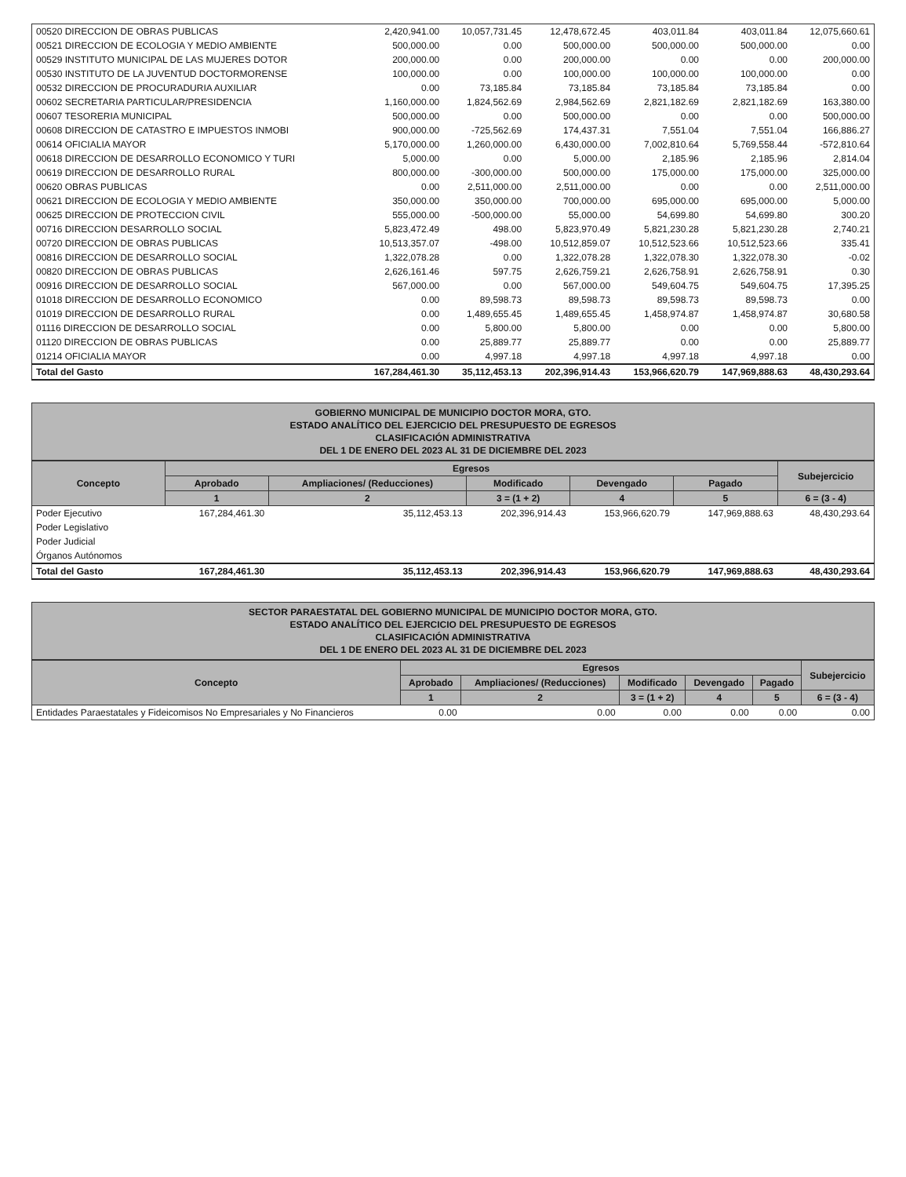| 00520 DIRECCION DE OBRAS PUBLICAS | 2,420,941.00 | 10,057,731.45 | 12,478,672.45 | 403,011.84 | 403,011.84 | 12,075,660.61 |
| 00521 DIRECCION DE ECOLOGIA Y MEDIO AMBIENTE | 500,000.00 | 0.00 | 500,000.00 | 500,000.00 | 500,000.00 | 0.00 |
| 00529 INSTITUTO MUNICIPAL DE LAS MUJERES DOTOR | 200,000.00 | 0.00 | 200,000.00 | 0.00 | 0.00 | 200,000.00 |
| 00530 INSTITUTO DE LA JUVENTUD DOCTORMORENSE | 100,000.00 | 0.00 | 100,000.00 | 100,000.00 | 100,000.00 | 0.00 |
| 00532 DIRECCION DE PROCURADURIA AUXILIAR | 0.00 | 73,185.84 | 73,185.84 | 73,185.84 | 73,185.84 | 0.00 |
| 00602 SECRETARIA PARTICULAR/PRESIDENCIA | 1,160,000.00 | 1,824,562.69 | 2,984,562.69 | 2,821,182.69 | 2,821,182.69 | 163,380.00 |
| 00607 TESORERIA MUNICIPAL | 500,000.00 | 0.00 | 500,000.00 | 0.00 | 0.00 | 500,000.00 |
| 00608 DIRECCION DE CATASTRO E IMPUESTOS INMOBI | 900,000.00 | -725,562.69 | 174,437.31 | 7,551.04 | 7,551.04 | 166,886.27 |
| 00614 OFICIALIA MAYOR | 5,170,000.00 | 1,260,000.00 | 6,430,000.00 | 7,002,810.64 | 5,769,558.44 | -572,810.64 |
| 00618 DIRECCION DE DESARROLLO ECONOMICO Y TURI | 5,000.00 | 0.00 | 5,000.00 | 2,185.96 | 2,185.96 | 2,814.04 |
| 00619 DIRECCION DE DESARROLLO RURAL | 800,000.00 | -300,000.00 | 500,000.00 | 175,000.00 | 175,000.00 | 325,000.00 |
| 00620 OBRAS PUBLICAS | 0.00 | 2,511,000.00 | 2,511,000.00 | 0.00 | 0.00 | 2,511,000.00 |
| 00621 DIRECCION DE ECOLOGIA Y MEDIO AMBIENTE | 350,000.00 | 350,000.00 | 700,000.00 | 695,000.00 | 695,000.00 | 5,000.00 |
| 00625 DIRECCION DE PROTECCION CIVIL | 555,000.00 | -500,000.00 | 55,000.00 | 54,699.80 | 54,699.80 | 300.20 |
| 00716 DIRECCION DESARROLLO SOCIAL | 5,823,472.49 | 498.00 | 5,823,970.49 | 5,821,230.28 | 5,821,230.28 | 2,740.21 |
| 00720 DIRECCION DE OBRAS PUBLICAS | 10,513,357.07 | -498.00 | 10,512,859.07 | 10,512,523.66 | 10,512,523.66 | 335.41 |
| 00816 DIRECCION DE DESARROLLO SOCIAL | 1,322,078.28 | 0.00 | 1,322,078.28 | 1,322,078.30 | 1,322,078.30 | -0.02 |
| 00820 DIRECCION DE OBRAS PUBLICAS | 2,626,161.46 | 597.75 | 2,626,759.21 | 2,626,758.91 | 2,626,758.91 | 0.30 |
| 00916 DIRECCION DE DESARROLLO SOCIAL | 567,000.00 | 0.00 | 567,000.00 | 549,604.75 | 549,604.75 | 17,395.25 |
| 01018 DIRECCION DE DESARROLLO ECONOMICO | 0.00 | 89,598.73 | 89,598.73 | 89,598.73 | 89,598.73 | 0.00 |
| 01019 DIRECCION DE DESARROLLO RURAL | 0.00 | 1,489,655.45 | 1,489,655.45 | 1,458,974.87 | 1,458,974.87 | 30,680.58 |
| 01116 DIRECCION DE DESARROLLO SOCIAL | 0.00 | 5,800.00 | 5,800.00 | 0.00 | 0.00 | 5,800.00 |
| 01120 DIRECCION DE OBRAS PUBLICAS | 0.00 | 25,889.77 | 25,889.77 | 0.00 | 0.00 | 25,889.77 |
| 01214 OFICIALIA MAYOR | 0.00 | 4,997.18 | 4,997.18 | 4,997.18 | 4,997.18 | 0.00 |
| Total del Gasto | 167,284,461.30 | 35,112,453.13 | 202,396,914.43 | 153,966,620.79 | 147,969,888.63 | 48,430,293.64 |
GOBIERNO MUNICIPAL DE MUNICIPIO DOCTOR MORA, GTO.
ESTADO ANALÍTICO DEL EJERCICIO DEL PRESUPUESTO DE EGRESOS
CLASIFICACIÓN ADMINISTRATIVA
DEL 1 DE ENERO DEL 2023 AL 31 DE DICIEMBRE DEL 2023
| Concepto | Egresos | | | | | Subejercicio |
| --- | --- | --- | --- | --- | --- | --- |
| | Aprobado | Ampliaciones/ (Reducciones) | Modificado | Devengado | Pagado | |
| | 1 | 2 | 3 = (1 + 2) | 4 | 5 | 6 = (3 - 4) |
| Poder Ejecutivo | 167,284,461.30 | 35,112,453.13 | 202,396,914.43 | 153,966,620.79 | 147,969,888.63 | 48,430,293.64 |
| Poder Legislativo | | | | | | |
| Poder Judicial | | | | | | |
| Órganos Autónomos | | | | | | |
| Total del Gasto | 167,284,461.30 | 35,112,453.13 | 202,396,914.43 | 153,966,620.79 | 147,969,888.63 | 48,430,293.64 |
SECTOR PARAESTATAL DEL GOBIERNO MUNICIPAL DE MUNICIPIO DOCTOR MORA, GTO.
ESTADO ANALÍTICO DEL EJERCICIO DEL PRESUPUESTO DE EGRESOS
CLASIFICACIÓN ADMINISTRATIVA
DEL 1 DE ENERO DEL 2023 AL 31 DE DICIEMBRE DEL 2023
| Concepto | Egresos | | | | | Subejercicio |
| --- | --- | --- | --- | --- | --- | --- |
| | Aprobado | Ampliaciones/ (Reducciones) | Modificado | Devengado | Pagado | |
| | 1 | 2 | 3 = (1 + 2) | 4 | 5 | 6 = (3 - 4) |
| Entidades Paraestatales y Fideicomisos No Empresariales y No Financieros | 0.00 | 0.00 | 0.00 | 0.00 | 0.00 | 0.00 |